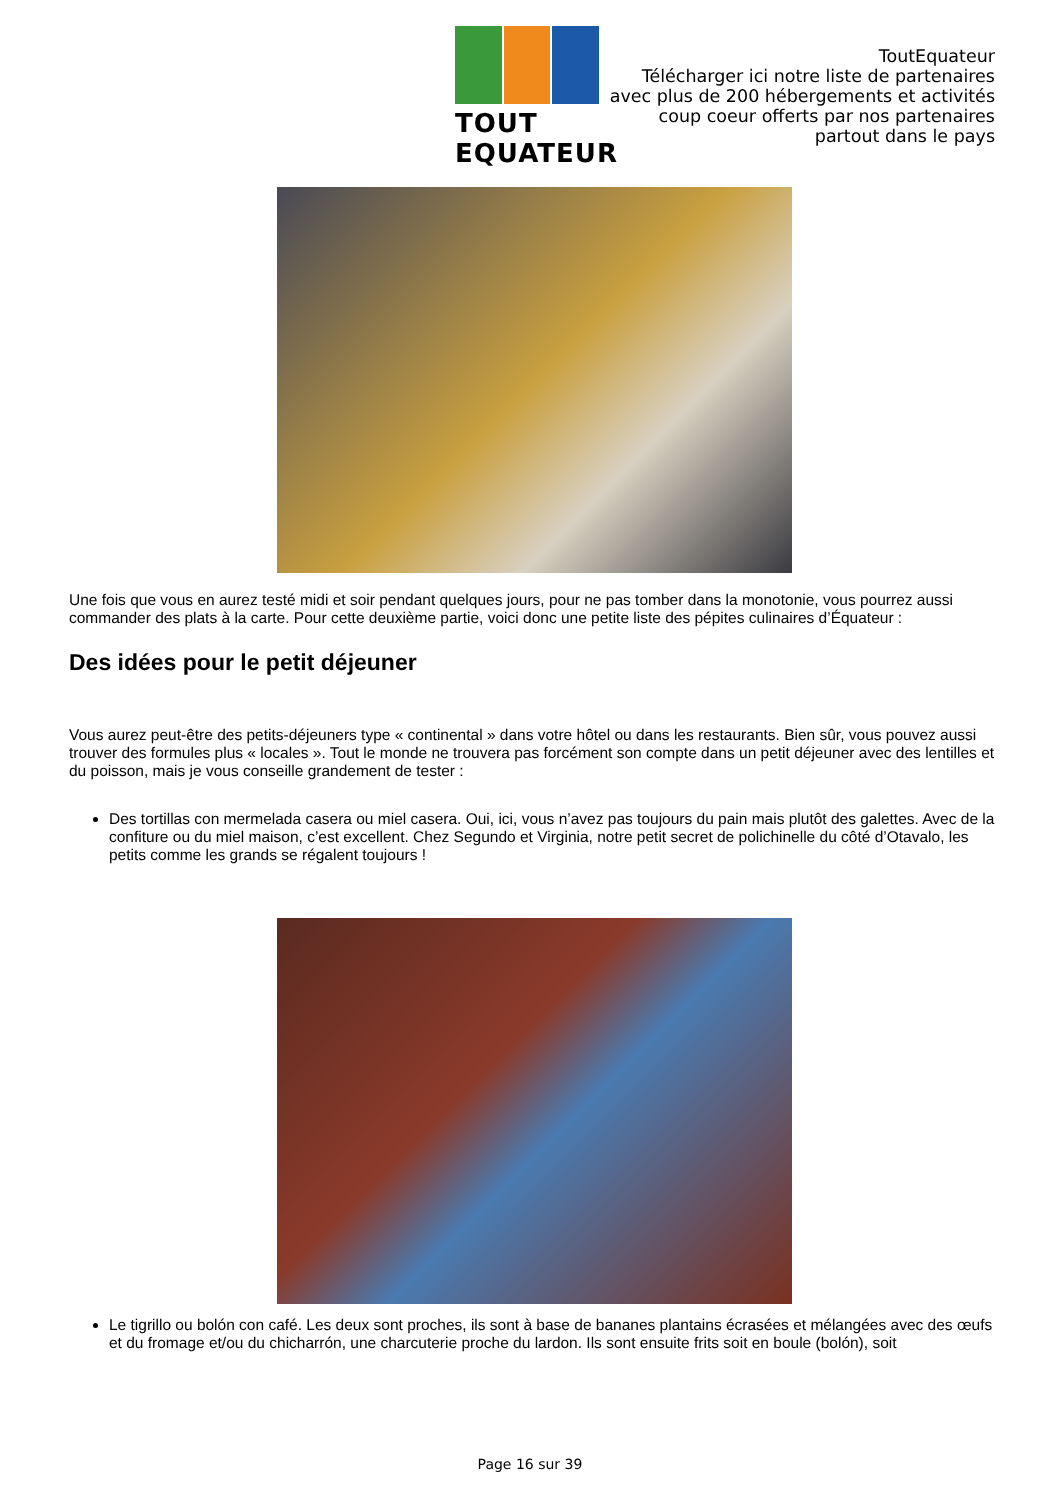TOUT EQUATEUR
ToutEquateur
Télécharger ici notre liste de partenaires
avec plus de 200 hébergements et activités
coup coeur offerts par nos partenaires
partout dans le pays
Une fois que vous en aurez testé midi et soir pendant quelques jours, pour ne pas tomber dans la monotonie, vous pourrez aussi commander des plats à la carte. Pour cette deuxième partie, voici donc une petite liste des pépites culinaires d’Équateur :
Des idées pour le petit déjeuner
Vous aurez peut-être des petits-déjeuners type « continental » dans votre hôtel ou dans les restaurants. Bien sûr, vous pouvez aussi trouver des formules plus « locales ». Tout le monde ne trouvera pas forcément son compte dans un petit déjeuner avec des lentilles et du poisson, mais je vous conseille grandement de tester :
Des tortillas con mermelada casera ou miel casera. Oui, ici, vous n’avez pas toujours du pain mais plutôt des galettes. Avec de la confiture ou du miel maison, c’est excellent. Chez Segundo et Virginia, notre petit secret de polichinelle du côté d’Otavalo, les petits comme les grands se régalent toujours !
Le tigrillo ou bolón con café. Les deux sont proches, ils sont à base de bananes plantains écrasées et mélangées avec des œufs et du fromage et/ou du chicharrón, une charcuterie proche du lardon. Ils sont ensuite frits soit en boule (bolón), soit
Page 16 sur 39